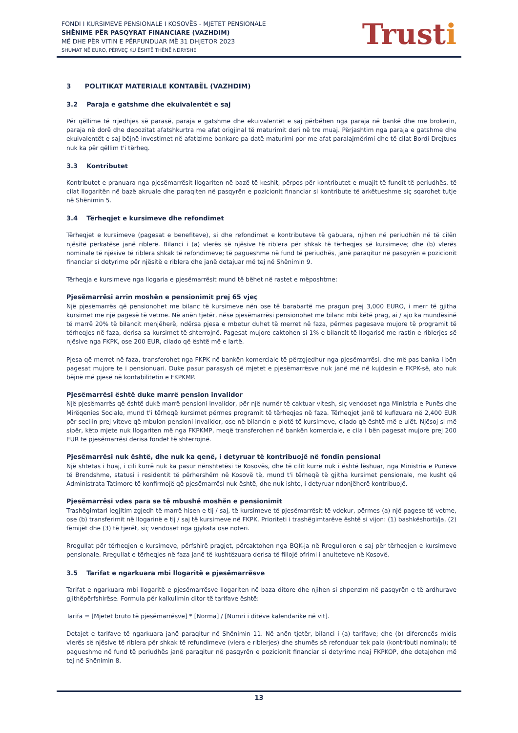FONDI I KURSIMEVE PENSIONALE I KOSOVËS - MJETET PENSIONALE
SHËNIME PËR PASQYRAT FINANCIARE (VAZHDIM)
MË DHE PËR VITIN E PËRFUNDUAR MË 31 DHJETOR 2023
SHUMAT NË EURO, PËRVEÇ KU ËSHTË THËNË NDRYSHE
Trusti
3 POLITIKAT MATERIALE KONTABËL (VAZHDIM)
3.2 Paraja e gatshme dhe ekuivalentët e saj
Për qëllime të rrjedhjes së parasë, paraja e gatshme dhe ekuivalentët e saj përbëhen nga paraja në bankë dhe me brokerin, paraja në dorë dhe depozitat afatshkurtra me afat origjinal të maturimit deri në tre muaj. Përjashtim nga paraja e gatshme dhe ekuivalentët e saj bëjnë investimet në afatizime bankare pa datë maturimi por me afat paralajmërimi dhe të cilat Bordi Drejtues nuk ka për qëllim t'i tërheq.
3.3 Kontributet
Kontributet e pranuara nga pjesëmarrësit llogariten në bazë të keshit, përpos për kontributet e muajit të fundit të periudhës, të cilat llogaritën në bazë akruale dhe paraqiten në pasqyrën e pozicionit financiar si kontribute të arkëtueshme siç sqarohet tutje në Shënimin 5.
3.4 Tërheqjet e kursimeve dhe refondimet
Tërheqjet e kursimeve (pagesat e benefiteve), si dhe refondimet e kontributeve të gabuara, njihen në periudhën në të cilën njësitë përkatëse janë riblerë. Bilanci i (a) vlerës së njësive të riblera për shkak të tërheqjes së kursimeve; dhe (b) vlerës nominale të njësive të riblera shkak të refondimeve; të pagueshme në fund të periudhës, janë paraqitur në pasqyrën e pozicionit financiar si detyrime për njësitë e riblera dhe janë detajuar më tej në Shënimin 9.
Tërheqja e kursimeve nga llogaria e pjesëmarrësit mund të bëhet në rastet e mëposhtme:
Pjesëmarrësi arrin moshën e pensionimit prej 65 vjeç
Një pjesëmarrës që pensionohet me bilanc të kursimeve nën ose të barabartë me pragun prej 3,000 EURO, i merr të gjitha kursimet me një pagesë të vetme. Në anën tjetër, nëse pjesëmarrësi pensionohet me bilanc mbi këtë prag, ai / ajo ka mundësinë të marrë 20% të bilancit menjëherë, ndërsa pjesa e mbetur duhet të merret në faza, përmes pagesave mujore të programit të tërheqjes në faza, derisa sa kursimet të shterrojnë. Pagesat mujore caktohen si 1% e bilancit të llogarisë me rastin e riblerjes së njësive nga FKPK, ose 200 EUR, cilado që është më e lartë.
Pjesa që merret në faza, transferohet nga FKPK në bankën komerciale të përzgjedhur nga pjesëmarrësi, dhe më pas banka i bën pagesat mujore te i pensionuari. Duke pasur parasysh që mjetet e pjesëmarrësve nuk janë më në kujdesin e FKPK-së, ato nuk bëjnë më pjesë në kontabilitetin e FKPKMP.
Pjesëmarrësi është duke marrë pension invalidor
Një pjesëmarrës që është dukë marrë pensioni invalidor, për një numër të caktuar vitesh, siç vendoset nga Ministria e Punës dhe Mirëqenies Sociale, mund t'i tërheqë kursimet përmes programit të tërheqjes në faza. Tërheqjet janë të kufizuara në 2,400 EUR për secilin prej viteve që mbulon pensioni invalidor, ose në bilancin e plotë të kursimeve, cilado që është më e ulët. Njësoj si më sipër, këto mjete nuk llogariten më nga FKPKMP, meqë transferohen në bankën komerciale, e cila i bën pagesat mujore prej 200 EUR te pjesëmarrësi derisa fondet të shterrojnë.
Pjesëmarrësi nuk është, dhe nuk ka qenë, i detyruar të kontribuojë në fondin pensional
Një shtetas i huaj, i cili kurrë nuk ka pasur nënshtetësi të Kosovës, dhe të cilit kurrë nuk i është lëshuar, nga Ministria e Punëve të Brendshme, statusi i residentit të përhershëm në Kosovë të, mund t'i tërheqë të gjitha kursimet pensionale, me kusht që Administrata Tatimore të konfirmojë që pjesëmarrësi nuk është, dhe nuk ishte, i detyruar ndonjëherë kontribuojë.
Pjesëmarrësi vdes para se të mbushë moshën e pensionimit
Trashëgimtari legjitim zgjedh të marrë hisen e tij / saj, të kursimeve të pjesëmarrësit të vdekur, përmes (a) një pagese të vetme, ose (b) transferimit në llogarinë e tij / saj të kursimeve në FKPK. Prioriteti i trashëgimtarëve është si vijon: (1) bashkëshorti/ja, (2) fëmijët dhe (3) të tjerët, siç vendoset nga gjykata ose noteri.
Rregullat për tërheqjen e kursimeve, përfshirë pragjet, përcaktohen nga BQK-ja në Rregulloren e saj për tërheqjen e kursimeve pensionale. Rregullat e tërheqjes në faza janë të kushtëzuara derisa të fillojë ofrimi i anuiteteve në Kosovë.
3.5 Tarifat e ngarkuara mbi llogaritë e pjesëmarrësve
Tarifat e ngarkuara mbi llogaritë e pjesëmarrësve llogariten në baza ditore dhe njihen si shpenzim në pasqyrën e të ardhurave gjithëpërfshirëse. Formula për kalkulimin ditor të tarifave është:
Tarifa = [Mjetet bruto të pjesëmarrësve] * [Norma] / [Numri i ditëve kalendarike në vit].
Detajet e tarifave të ngarkuara janë paraqitur në Shënimin 11. Në anën tjetër, bilanci i (a) tarifave; dhe (b) diferencës midis vlerës së njësive të riblera për shkak të refundimeve (vlera e riblerjes) dhe shumës së refonduar tek pala (kontributi nominal); të pagueshme në fund të periudhës janë paraqitur në pasqyrën e pozicionit financiar si detyrime ndaj FKPKOP, dhe detajohen më tej në Shënimin 8.
13